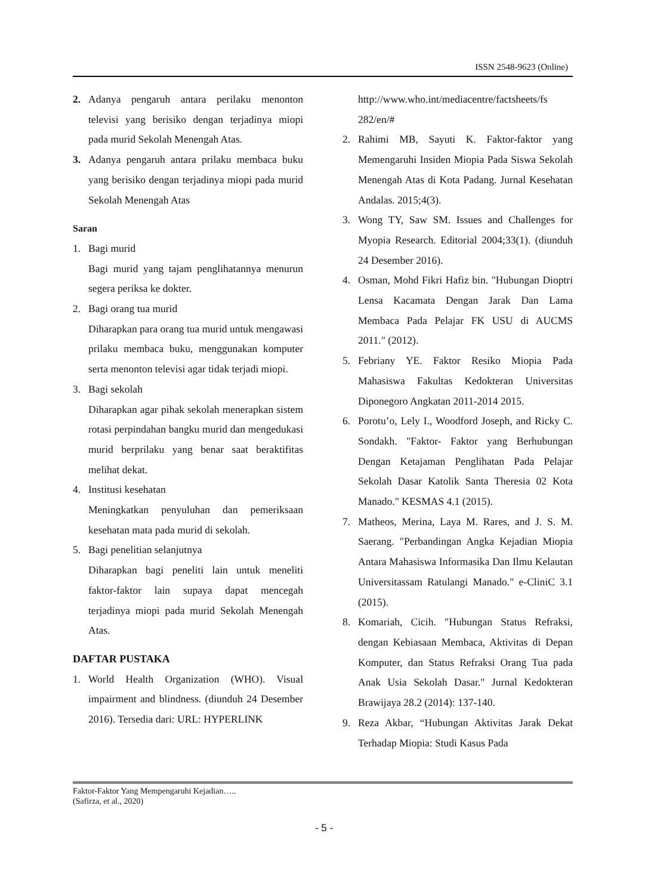ISSN 2548-9623 (Online)
2. Adanya pengaruh antara perilaku menonton televisi yang berisiko dengan terjadinya miopi pada murid Sekolah Menengah Atas.
3. Adanya pengaruh antara prilaku membaca buku yang berisiko dengan terjadinya miopi pada murid Sekolah Menengah Atas
Saran
1. Bagi murid
Bagi murid yang tajam penglihatannya menurun segera periksa ke dokter.
2. Bagi orang tua murid
Diharapkan para orang tua murid untuk mengawasi prilaku membaca buku, menggunakan komputer serta menonton televisi agar tidak terjadi miopi.
3. Bagi sekolah
Diharapkan agar pihak sekolah menerapkan sistem rotasi perpindahan bangku murid dan mengedukasi murid berprilaku yang benar saat beraktifitas melihat dekat.
4. Institusi kesehatan
Meningkatkan penyuluhan dan pemeriksaan kesehatan mata pada murid di sekolah.
5. Bagi penelitian selanjutnya
Diharapkan bagi peneliti lain untuk meneliti faktor-faktor lain supaya dapat mencegah terjadinya miopi pada murid Sekolah Menengah Atas.
DAFTAR PUSTAKA
1. World Health Organization (WHO). Visual impairment and blindness. (diunduh 24 Desember 2016). Tersedia dari: URL: HYPERLINK
http://www.who.int/mediacentre/factsheets/fs 282/en/#
2. Rahimi MB, Sayuti K. Faktor-faktor yang Memengaruhi Insiden Miopia Pada Siswa Sekolah Menengah Atas di Kota Padang. Jurnal Kesehatan Andalas. 2015;4(3).
3. Wong TY, Saw SM. Issues and Challenges for Myopia Research. Editorial 2004;33(1). (diunduh 24 Desember 2016).
4. Osman, Mohd Fikri Hafiz bin. "Hubungan Dioptri Lensa Kacamata Dengan Jarak Dan Lama Membaca Pada Pelajar FK USU di AUCMS 2011." (2012).
5. Febriany YE. Faktor Resiko Miopia Pada Mahasiswa Fakultas Kedokteran Universitas Diponegoro Angkatan 2011-2014 2015.
6. Porotu’o, Lely I., Woodford Joseph, and Ricky C. Sondakh. "Faktor- Faktor yang Berhubungan Dengan Ketajaman Penglihatan Pada Pelajar Sekolah Dasar Katolik Santa Theresia 02 Kota Manado." KESMAS 4.1 (2015).
7. Matheos, Merina, Laya M. Rares, and J. S. M. Saerang. "Perbandingan Angka Kejadian Miopia Antara Mahasiswa Informasika Dan Ilmu Kelautan Universitassam Ratulangi Manado." e-CliniC 3.1 (2015).
8. Komariah, Cicih. "Hubungan Status Refraksi, dengan Kebiasaan Membaca, Aktivitas di Depan Komputer, dan Status Refraksi Orang Tua pada Anak Usia Sekolah Dasar." Jurnal Kedokteran Brawijaya 28.2 (2014): 137-140.
9. Reza Akbar, “Hubungan Aktivitas Jarak Dekat Terhadap Miopia: Studi Kasus Pada
Faktor-Faktor Yang Mempengaruhi Kejadian…..
(Safirza, et al., 2020)
- 5 -